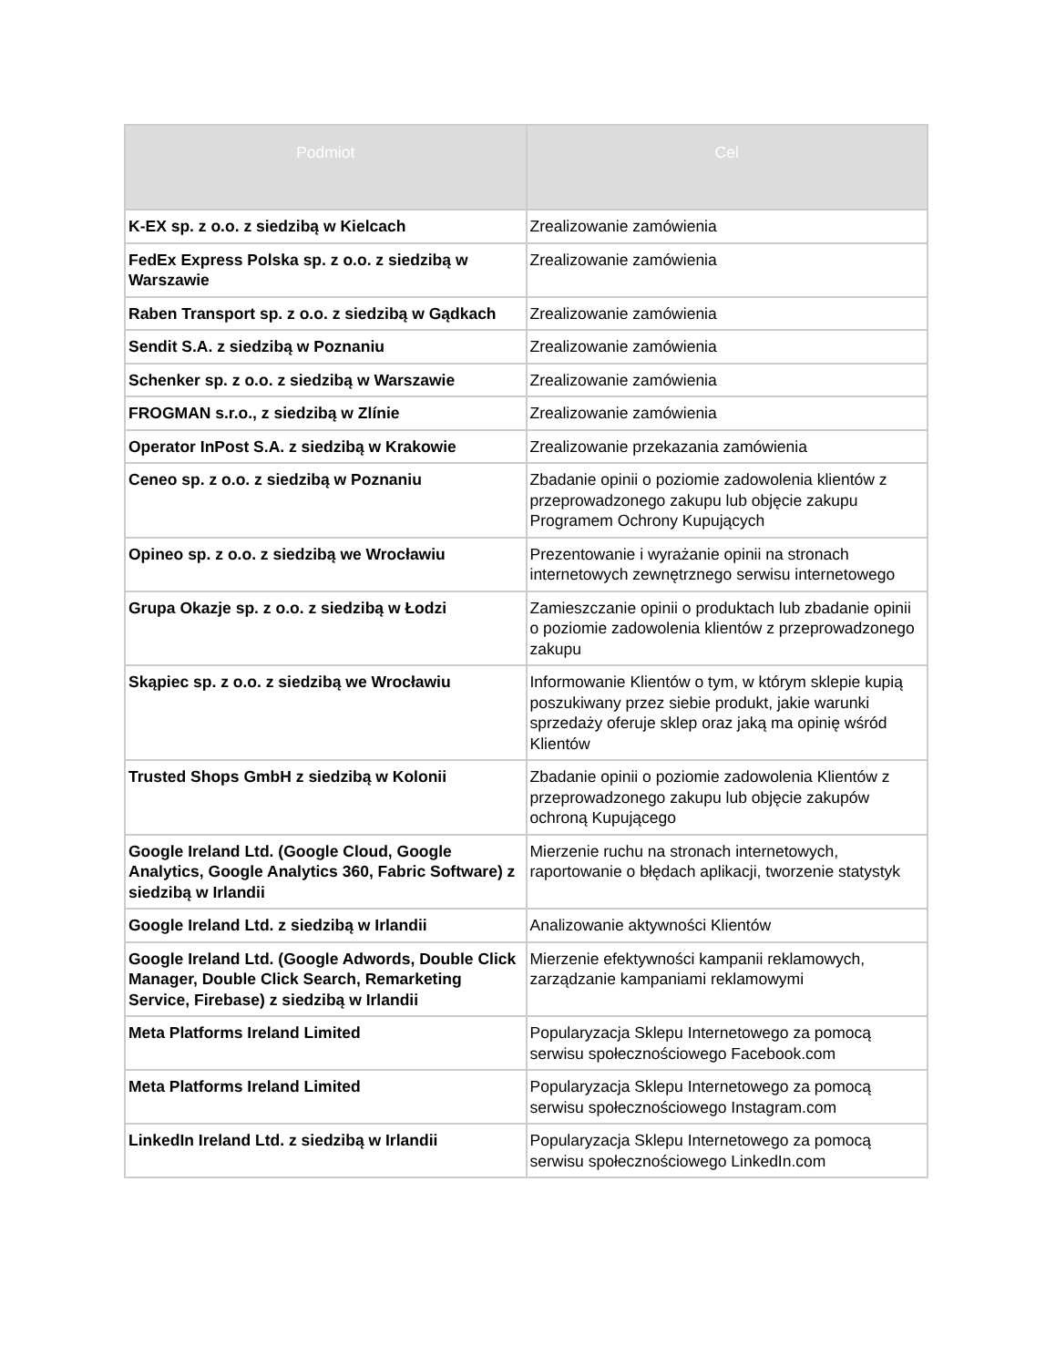| Podmiot | Cel |
| --- | --- |
| K-EX sp. z o.o. z siedzibą w Kielcach | Zrealizowanie zamówienia |
| FedEx Express Polska sp. z o.o. z siedzibą w Warszawie | Zrealizowanie zamówienia |
| Raben Transport sp. z o.o. z siedzibą w Gądkach | Zrealizowanie zamówienia |
| Sendit S.A. z siedzibą w Poznaniu | Zrealizowanie zamówienia |
| Schenker sp. z o.o. z siedzibą w Warszawie | Zrealizowanie zamówienia |
| FROGMAN s.r.o., z siedzibą w Zlínie | Zrealizowanie zamówienia |
| Operator InPost S.A. z siedzibą w Krakowie | Zrealizowanie przekazania zamówienia |
| Ceneo sp. z o.o. z siedzibą w Poznaniu | Zbadanie opinii o poziomie zadowolenia klientów z przeprowadzonego zakupu lub objęcie zakupu Programem Ochrony Kupujących |
| Opineo sp. z o.o. z siedzibą we Wrocławiu | Prezentowanie i wyrażanie opinii na stronach internetowych zewnętrznego serwisu internetowego |
| Grupa Okazje sp. z o.o. z siedzibą w Łodzi | Zamieszczanie opinii o produktach lub zbadanie opinii o poziomie zadowolenia klientów z przeprowadzonego zakupu |
| Skąpiec sp. z o.o. z siedzibą we Wrocławiu | Informowanie Klientów o tym, w którym sklepie kupią poszukiwany przez siebie produkt, jakie warunki sprzedaży oferuje sklep oraz jaką ma opinię wśród Klientów |
| Trusted Shops GmbH z siedzibą w Kolonii | Zbadanie opinii o poziomie zadowolenia Klientów z przeprowadzonego zakupu lub objęcie zakupów ochroną Kupującego |
| Google Ireland Ltd. (Google Cloud, Google Analytics, Google Analytics 360, Fabric Software) z siedzibą w Irlandii | Mierzenie ruchu na stronach internetowych, raportowanie o błędach aplikacji, tworzenie statystyk |
| Google Ireland Ltd. z siedzibą w Irlandii | Analizowanie aktywności Klientów |
| Google Ireland Ltd. (Google Adwords, Double Click Manager, Double Click Search, Remarketing Service, Firebase) z siedzibą w Irlandii | Mierzenie efektywności kampanii reklamowych, zarządzanie kampaniami reklamowymi |
| Meta Platforms Ireland Limited | Popularyzacja Sklepu Internetowego za pomocą serwisu społecznościowego Facebook.com |
| Meta Platforms Ireland Limited | Popularyzacja Sklepu Internetowego za pomocą serwisu społecznościowego Instagram.com |
| LinkedIn Ireland Ltd. z siedzibą w Irlandii | Popularyzacja Sklepu Internetowego za pomocą serwisu społecznościowego LinkedIn.com |